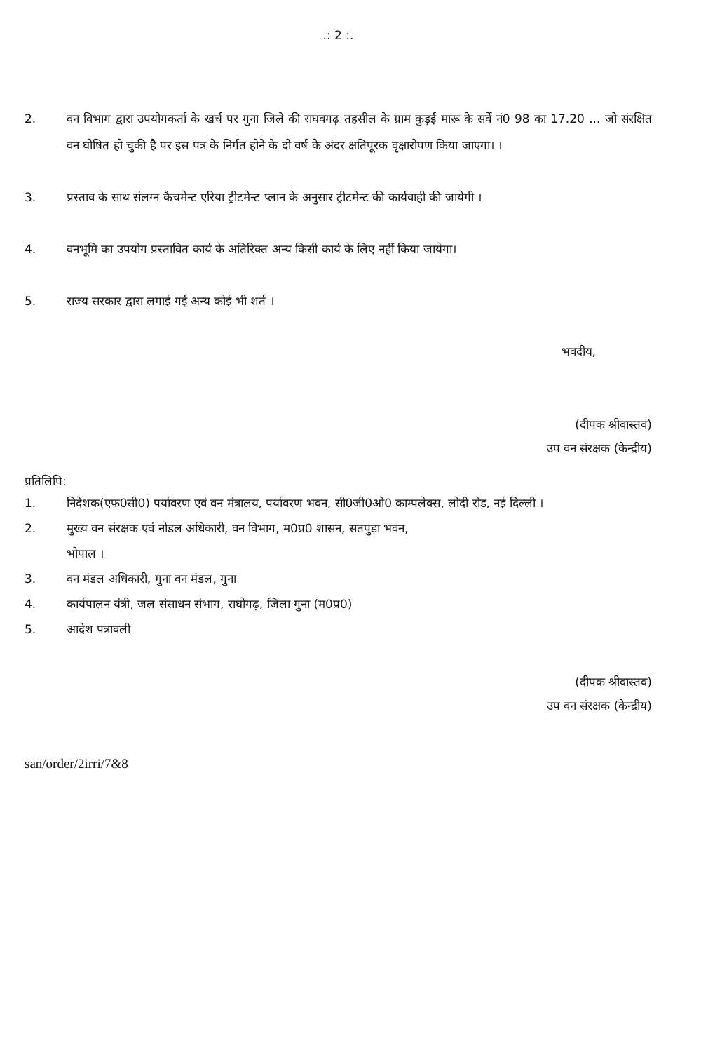.: 2 :.
2. वन विभाग द्वारा उपयोगकर्ता के खर्च पर गुना जिले की राघवगढ़ तहसील के ग्राम कुड़ई मारू के सर्वे नं0 98 का 17.20 ... जो संरक्षित वन घोषित हो चुकी है पर इस पत्र के निर्गत होने के दो वर्ष के अंदर क्षतिपूरक वृक्षारोपण किया जाएगा। ।
3. प्रस्ताव के साथ संलग्न कैचमेन्ट एरिया ट्रीटमेन्ट प्लान के अनुसार ट्रीटमेन्ट की कार्यवाही की जायेगी ।
4. वनभूमि का उपयोग प्रस्तावित कार्य के अतिरिक्त अन्य किसी कार्य के लिए नहीं किया जायेगा।
5. राज्य सरकार द्वारा लगाई गई अन्य कोई भी शर्त ।
भवदीय,
(दीपक श्रीवास्तव)
उप वन संरक्षक (केन्द्रीय)
प्रतिलिपि:
1. निदेशक(एफ0सी0) पर्यावरण एवं वन मंत्रालय, पर्यावरण भवन, सी0जी0ओ0 काम्पलेक्स, लोदी रोड, नई दिल्ली ।
2. मुख्य वन संरक्षक एवं नोडल अधिकारी, वन विभाग, म0प्र0 शासन, सतपुड़ा भवन,
भोपाल ।
3. वन मंडल अधिकारी, गुना वन मंडल, गुना
4. कार्यपालन यंत्री, जल संसाधन संभाग, राघोगढ़, जिला गुना (म0प्र0)
5. आदेश पत्रावली
(दीपक श्रीवास्तव)
उप वन संरक्षक (केन्द्रीय)
san/order/2irri/7&8